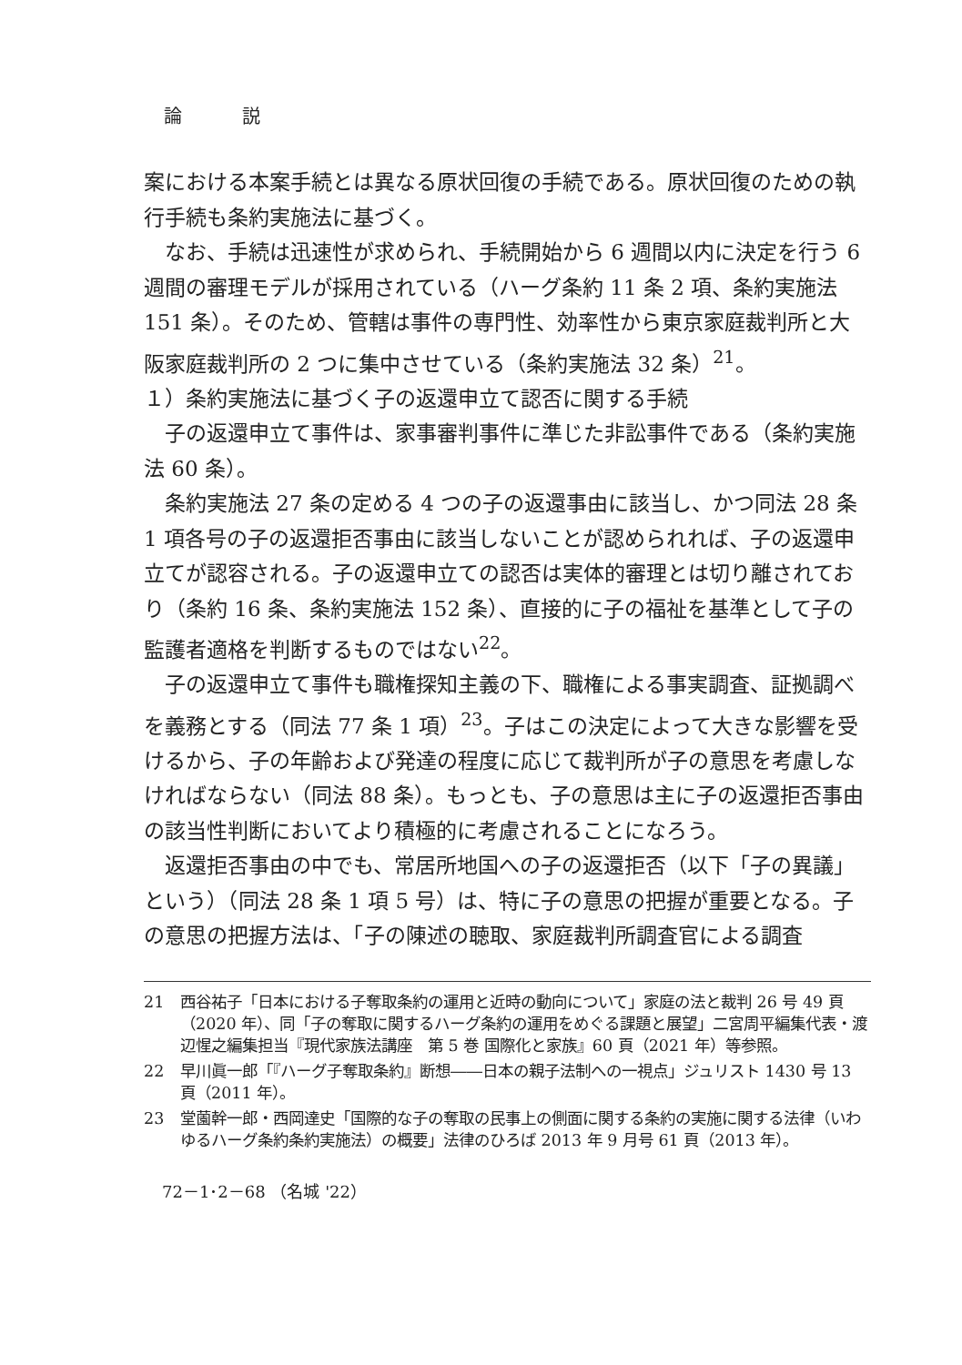論 説
案における本案手続とは異なる原状回復の手続である。原状回復のための執行手続も条約実施法に基づく。
なお、手続は迅速性が求められ、手続開始から 6 週間以内に決定を行う 6 週間の審理モデルが採用されている（ハーグ条約 11 条 2 項、条約実施法 151 条）。そのため、管轄は事件の専門性、効率性から東京家庭裁判所と大阪家庭裁判所の 2 つに集中させている（条約実施法 32 条）<sup>21</sup>。
１）条約実施法に基づく子の返還申立て認否に関する手続
子の返還申立て事件は、家事審判事件に準じた非訟事件である（条約実施法 60 条）。
条約実施法 27 条の定める 4 つの子の返還事由に該当し、かつ同法 28 条 1 項各号の子の返還拒否事由に該当しないことが認められれば、子の返還申立てが認容される。子の返還申立ての認否は実体的審理とは切り離されており（条約 16 条、条約実施法 152 条）、直接的に子の福祉を基準として子の監護者適格を判断するものではない<sup>22</sup>。
子の返還申立て事件も職権探知主義の下、職権による事実調査、証拠調べを義務とする（同法 77 条 1 項）<sup>23</sup>。子はこの決定によって大きな影響を受けるから、子の年齢および発達の程度に応じて裁判所が子の意思を考慮しなければならない（同法 88 条）。もっとも、子の意思は主に子の返還拒否事由の該当性判断においてより積極的に考慮されることになろう。
返還拒否事由の中でも、常居所地国への子の返還拒否（以下「子の異議」という）（同法 28 条 1 項 5 号）は、特に子の意思の把握が重要となる。子の意思の把握方法は、「子の陳述の聴取、家庭裁判所調査官による調査
21 西谷祐子「日本における子奪取条約の運用と近時の動向について」家庭の法と裁判 26 号 49 頁（2020 年）、同「子の奪取に関するハーグ条約の運用をめぐる課題と展望」二宮周平編集代表・渡辺惺之編集担当『現代家族法講座　第 5 巻 国際化と家族』60 頁（2021 年）等参照。
22 早川眞一郎「『ハーグ子奪取条約』断想――日本の親子法制への一視点」ジュリスト 1430 号 13 頁（2011 年）。
23 堂薗幹一郎・西岡達史「国際的な子の奪取の民事上の側面に関する条約の実施に関する法律（いわゆるハーグ条約条約実施法）の概要」法律のひろば 2013 年 9 月号 61 頁（2013 年）。
72－1･2－68 （名城 '22）